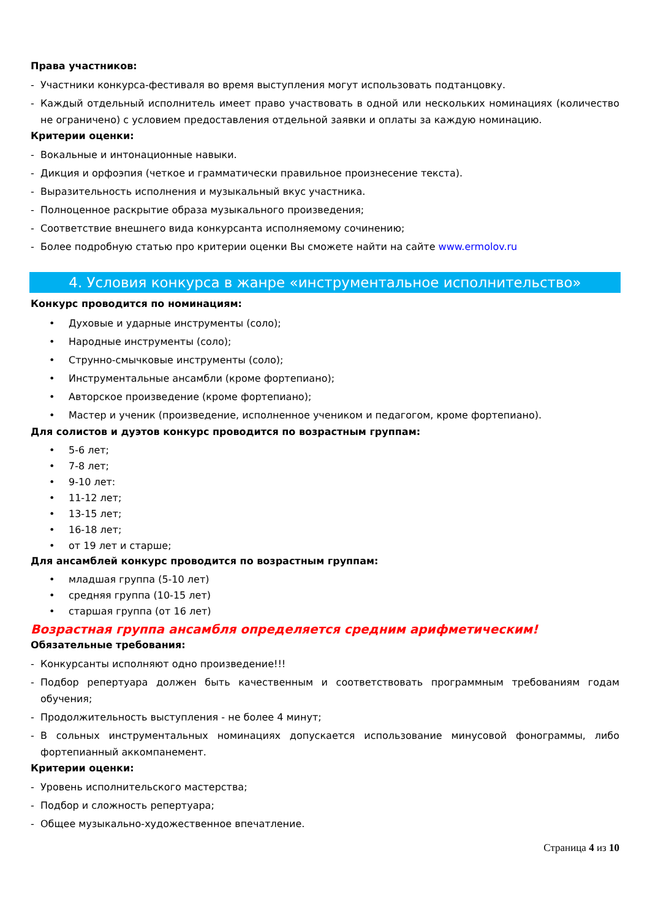Права участников:
- Участники конкурса-фестиваля во время выступления могут использовать подтанцовку.
- Каждый отдельный исполнитель имеет право участвовать в одной или нескольких номинациях (количество не ограничено) с условием предоставления отдельной заявки и оплаты за каждую номинацию.
Критерии оценки:
- Вокальные и интонационные навыки.
- Дикция и орфоэпия (четкое и грамматически правильное произнесение текста).
- Выразительность исполнения и музыкальный вкус участника.
- Полноценное раскрытие образа музыкального произведения;
- Соответствие внешнего вида конкурсанта исполняемому сочинению;
- Более подробную статью про критерии оценки Вы сможете найти на сайте www.ermolov.ru
4. Условия конкурса в жанре «инструментальное исполнительство»
Конкурс проводится по номинациям:
• Духовые и ударные инструменты (соло);
• Народные инструменты (соло);
• Струнно-смычковые инструменты (соло);
• Инструментальные ансамбли (кроме фортепиано);
• Авторское произведение (кроме фортепиано);
• Мастер и ученик (произведение, исполненное учеником и педагогом, кроме фортепиано).
Для солистов и дуэтов конкурс проводится по возрастным группам:
• 5-6 лет;
• 7-8 лет;
• 9-10 лет:
• 11-12 лет;
• 13-15 лет;
• 16-18 лет;
• от 19 лет и старше;
Для ансамблей конкурс проводится по возрастным группам:
• младшая группа (5-10 лет)
• средняя группа (10-15 лет)
• старшая группа (от 16 лет)
Возрастная группа ансамбля определяется средним арифметическим!
Обязательные требования:
- Конкурсанты исполняют одно произведение!!!
- Подбор репертуара должен быть качественным и соответствовать программным требованиям годам обучения;
- Продолжительность выступления - не более 4 минут;
- В сольных инструментальных номинациях допускается использование минусовой фонограммы, либо фортепианный аккомпанемент.
Критерии оценки:
- Уровень исполнительского мастерства;
- Подбор и сложность репертуара;
- Общее музыкально-художественное впечатление.
Страница 4 из 10